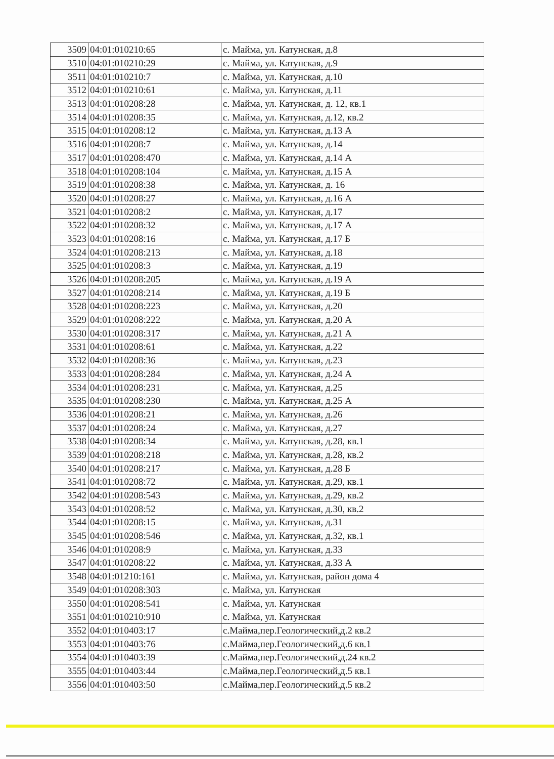| 3509 | 04:01:010210:65 | с. Майма, ул. Катунская, д.8 |
| 3510 | 04:01:010210:29 | с. Майма, ул. Катунская, д.9 |
| 3511 | 04:01:010210:7 | с. Майма, ул. Катунская, д.10 |
| 3512 | 04:01:010210:61 | с. Майма, ул. Катунская, д.11 |
| 3513 | 04:01:010208:28 | с. Майма, ул. Катунская, д. 12, кв.1 |
| 3514 | 04:01:010208:35 | с. Майма, ул. Катунская, д.12, кв.2 |
| 3515 | 04:01:010208:12 | с. Майма, ул. Катунская, д.13 А |
| 3516 | 04:01:010208:7 | с. Майма, ул. Катунская, д.14 |
| 3517 | 04:01:010208:470 | с. Майма, ул. Катунская, д.14 А |
| 3518 | 04:01:010208:104 | с. Майма, ул. Катунская, д.15 А |
| 3519 | 04:01:010208:38 | с. Майма, ул. Катунская, д. 16 |
| 3520 | 04:01:010208:27 | с. Майма, ул. Катунская, д.16 А |
| 3521 | 04:01:010208:2 | с. Майма, ул. Катунская, д.17 |
| 3522 | 04:01:010208:32 | с. Майма, ул. Катунская, д.17 А |
| 3523 | 04:01:010208:16 | с. Майма, ул. Катунская, д.17 Б |
| 3524 | 04:01:010208:213 | с. Майма, ул. Катунская, д.18 |
| 3525 | 04:01:010208:3 | с. Майма, ул. Катунская, д.19 |
| 3526 | 04:01:010208:205 | с. Майма, ул. Катунская, д.19 А |
| 3527 | 04:01:010208:214 | с. Майма, ул. Катунская, д.19 Б |
| 3528 | 04:01:010208:223 | с. Майма, ул. Катунская, д.20 |
| 3529 | 04:01:010208:222 | с. Майма, ул. Катунская, д.20 А |
| 3530 | 04:01:010208:317 | с. Майма, ул. Катунская, д.21 А |
| 3531 | 04:01:010208:61 | с. Майма, ул. Катунская, д.22 |
| 3532 | 04:01:010208:36 | с. Майма, ул. Катунская, д.23 |
| 3533 | 04:01:010208:284 | с. Майма, ул. Катунская, д.24 А |
| 3534 | 04:01:010208:231 | с. Майма, ул. Катунская, д.25 |
| 3535 | 04:01:010208:230 | с. Майма, ул. Катунская, д.25 А |
| 3536 | 04:01:010208:21 | с. Майма, ул. Катунская, д.26 |
| 3537 | 04:01:010208:24 | с. Майма, ул. Катунская, д.27 |
| 3538 | 04:01:010208:34 | с. Майма, ул. Катунская, д.28, кв.1 |
| 3539 | 04:01:010208:218 | с. Майма, ул. Катунская, д.28, кв.2 |
| 3540 | 04:01:010208:217 | с. Майма, ул. Катунская, д.28 Б |
| 3541 | 04:01:010208:72 | с. Майма, ул. Катунская, д.29, кв.1 |
| 3542 | 04:01:010208:543 | с. Майма, ул. Катунская, д.29, кв.2 |
| 3543 | 04:01:010208:52 | с. Майма, ул. Катунская, д.30, кв.2 |
| 3544 | 04:01:010208:15 | с. Майма, ул. Катунская, д.31 |
| 3545 | 04:01:010208:546 | с. Майма, ул. Катунская, д.32, кв.1 |
| 3546 | 04:01:010208:9 | с. Майма, ул. Катунская, д.33 |
| 3547 | 04:01:010208:22 | с. Майма, ул. Катунская, д.33 А |
| 3548 | 04:01:01210:161 | с. Майма, ул. Катунская, район дома 4 |
| 3549 | 04:01:010208:303 | с. Майма, ул. Катунская |
| 3550 | 04:01:010208:541 | с. Майма, ул. Катунская |
| 3551 | 04:01:010210:910 | с. Майма, ул. Катунская |
| 3552 | 04:01:010403:17 | с.Майма,пер.Геологический,д.2 кв.2 |
| 3553 | 04:01:010403:76 | с.Майма,пер.Геологический,д.6 кв.1 |
| 3554 | 04:01:010403:39 | с.Майма,пер.Геологический,д.24 кв.2 |
| 3555 | 04:01:010403:44 | с.Майма,пер.Геологический,д.5 кв.1 |
| 3556 | 04:01:010403:50 | с.Майма,пер.Геологический,д.5 кв.2 |